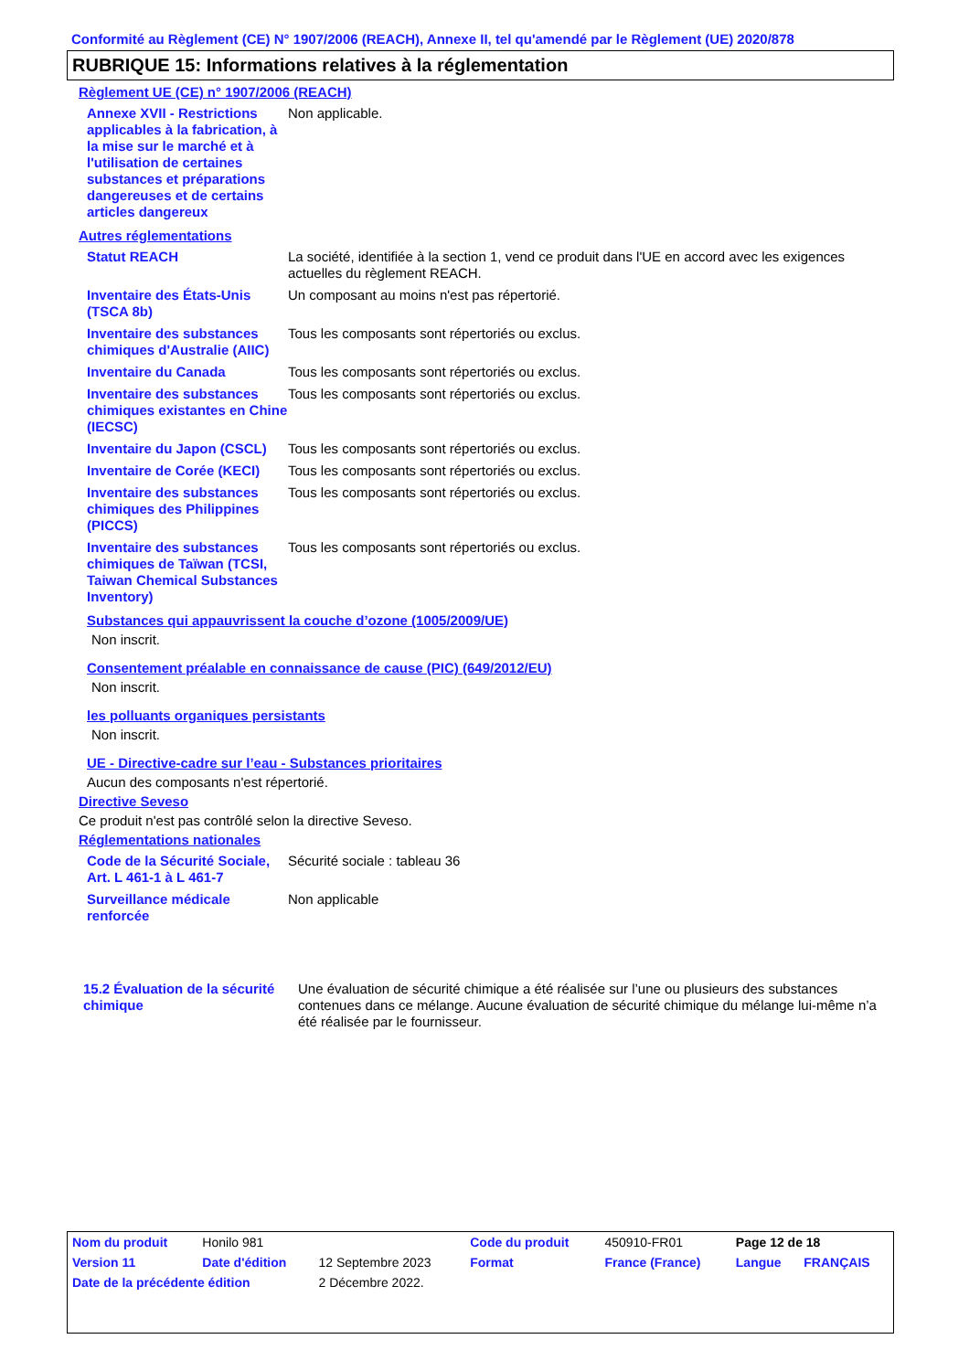Conformité au Règlement (CE) N° 1907/2006 (REACH), Annexe II, tel qu'amendé par le Règlement (UE) 2020/878
RUBRIQUE 15: Informations relatives à la réglementation
Règlement UE (CE) n° 1907/2006 (REACH)
| Annexe XVII - Restrictions applicables à la fabrication, à la mise sur le marché et à l'utilisation de certaines substances et préparations dangereuses et de certains articles dangereux | Non applicable. |
Autres réglementations
| Statut REACH | La société, identifiée à la section 1, vend ce produit dans l'UE en accord avec les exigences actuelles du règlement REACH. |
| Inventaire des États-Unis (TSCA 8b) | Un composant au moins n'est pas répertorié. |
| Inventaire des substances chimiques d'Australie (AIIC) | Tous les composants sont répertoriés ou exclus. |
| Inventaire du Canada | Tous les composants sont répertoriés ou exclus. |
| Inventaire des substances chimiques existantes en Chine (IECSC) | Tous les composants sont répertoriés ou exclus. |
| Inventaire du Japon (CSCL) | Tous les composants sont répertoriés ou exclus. |
| Inventaire de Corée (KECI) | Tous les composants sont répertoriés ou exclus. |
| Inventaire des substances chimiques des Philippines (PICCS) | Tous les composants sont répertoriés ou exclus. |
| Inventaire des substances chimiques de Taïwan (TCSI, Taiwan Chemical Substances Inventory) | Tous les composants sont répertoriés ou exclus. |
Substances qui appauvrissent la couche d’ozone (1005/2009/UE)
Non inscrit.
Consentement préalable en connaissance de cause (PIC) (649/2012/EU)
Non inscrit.
les polluants organiques persistants
Non inscrit.
UE - Directive-cadre sur l’eau - Substances prioritaires
Aucun des composants n'est répertorié.
Directive Seveso
Ce produit n'est pas contrôlé selon la directive Seveso.
Réglementations nationales
| Code de la Sécurité Sociale, Art. L 461-1 à L 461-7 | Sécurité sociale : tableau 36 |
| Surveillance médicale renforcée | Non applicable |
| 15.2 Évaluation de la sécurité chimique | Une évaluation de sécurité chimique a été réalisée sur l’une ou plusieurs des substances contenues dans ce mélange. Aucune évaluation de sécurité chimique du mélange lui-même n’a été réalisée par le fournisseur. |
| Nom du produit | Honilo 981 | | Code du produit | 450910-FR01 | Page 12 de 18 | |
| Version 11 | Date d'édition | 12 Septembre 2023 | Format | France (France) | Langue | FRANÇAIS |
| Date de la précédente édition | | 2 Décembre 2022. | | | | |